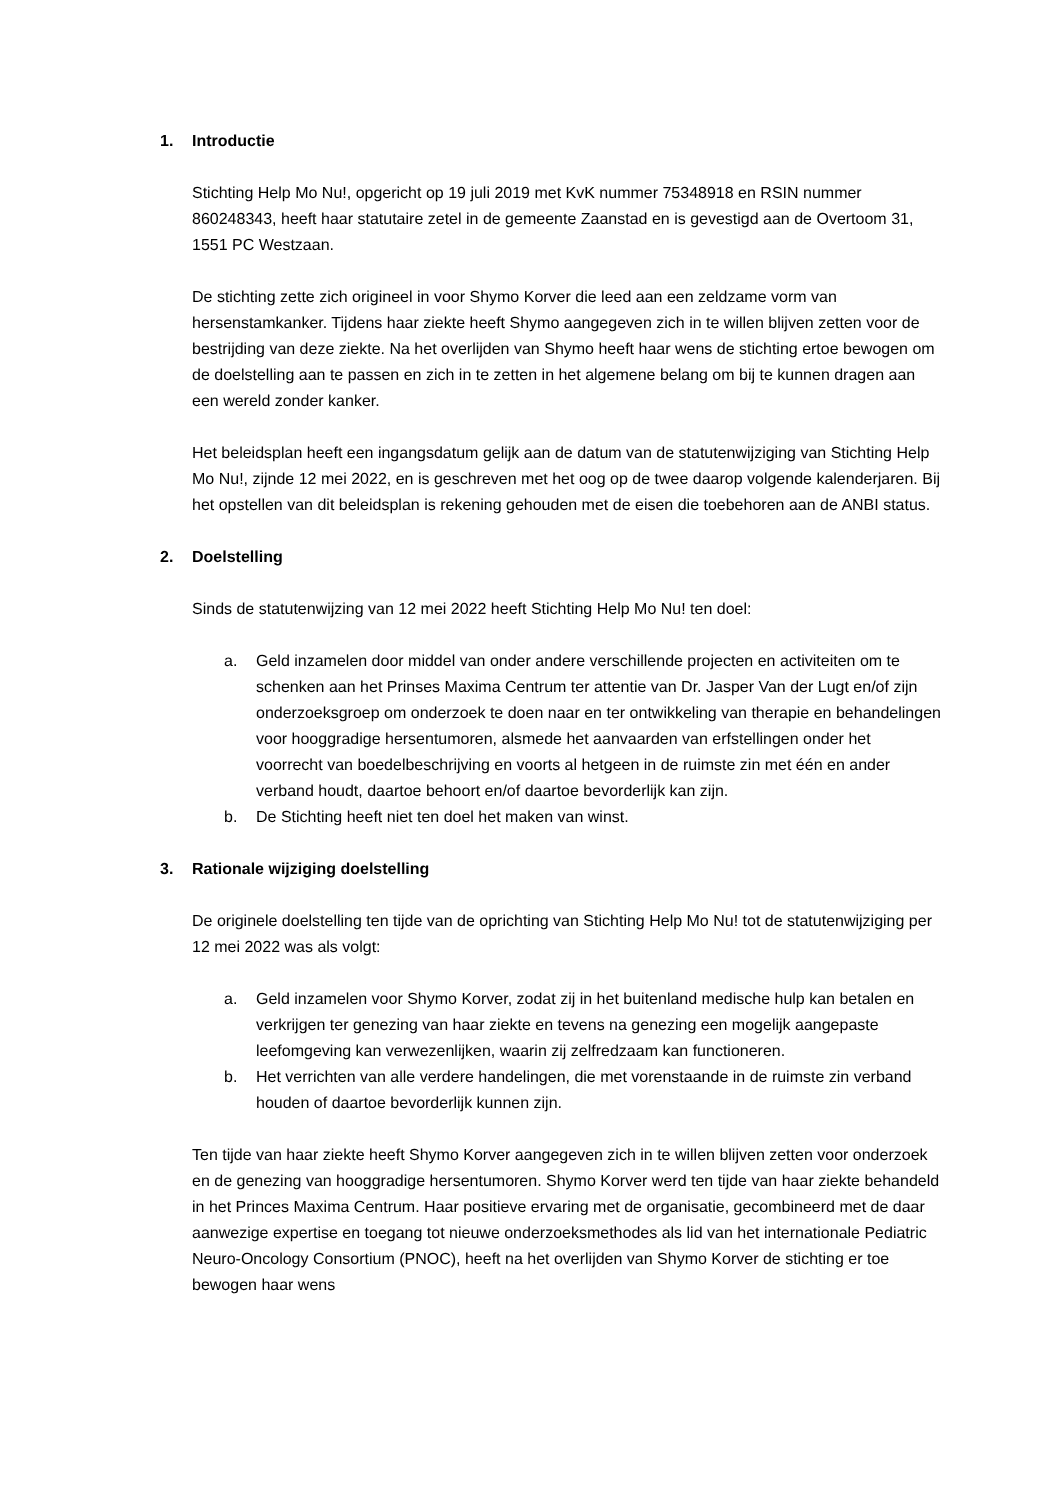1. Introductie
Stichting Help Mo Nu!, opgericht op 19 juli 2019 met KvK nummer 75348918 en RSIN nummer 860248343, heeft haar statutaire zetel in de gemeente Zaanstad en is gevestigd aan de Overtoom 31, 1551 PC Westzaan.
De stichting zette zich origineel in voor Shymo Korver die leed aan een zeldzame vorm van hersenstamkanker. Tijdens haar ziekte heeft Shymo aangegeven zich in te willen blijven zetten voor de bestrijding van deze ziekte. Na het overlijden van Shymo heeft haar wens de stichting ertoe bewogen om de doelstelling aan te passen en zich in te zetten in het algemene belang om bij te kunnen dragen aan een wereld zonder kanker.
Het beleidsplan heeft een ingangsdatum gelijk aan de datum van de statutenwijziging van Stichting Help Mo Nu!, zijnde 12 mei 2022, en is geschreven met het oog op de twee daarop volgende kalenderjaren. Bij het opstellen van dit beleidsplan is rekening gehouden met de eisen die toebehoren aan de ANBI status.
2. Doelstelling
Sinds de statutenwijzing van 12 mei 2022 heeft Stichting Help Mo Nu! ten doel:
a. Geld inzamelen door middel van onder andere verschillende projecten en activiteiten om te schenken aan het Prinses Maxima Centrum ter attentie van Dr. Jasper Van der Lugt en/of zijn onderzoeksgroep om onderzoek te doen naar en ter ontwikkeling van therapie en behandelingen voor hooggradige hersentumoren, alsmede het aanvaarden van erfstellingen onder het voorrecht van boedelbeschrijving en voorts al hetgeen in de ruimste zin met één en ander verband houdt, daartoe behoort en/of daartoe bevorderlijk kan zijn.
b. De Stichting heeft niet ten doel het maken van winst.
3. Rationale wijziging doelstelling
De originele doelstelling ten tijde van de oprichting van Stichting Help Mo Nu! tot de statutenwijziging per 12 mei 2022 was als volgt:
a. Geld inzamelen voor Shymo Korver, zodat zij in het buitenland medische hulp kan betalen en verkrijgen ter genezing van haar ziekte en tevens na genezing een mogelijk aangepaste leefomgeving kan verwezenlijken, waarin zij zelfredzaam kan functioneren.
b. Het verrichten van alle verdere handelingen, die met vorenstaande in de ruimste zin verband houden of daartoe bevorderlijk kunnen zijn.
Ten tijde van haar ziekte heeft Shymo Korver aangegeven zich in te willen blijven zetten voor onderzoek en de genezing van hooggradige hersentumoren. Shymo Korver werd ten tijde van haar ziekte behandeld in het Princes Maxima Centrum. Haar positieve ervaring met de organisatie, gecombineerd met de daar aanwezige expertise en toegang tot nieuwe onderzoeksmethodes als lid van het internationale Pediatric Neuro-Oncology Consortium (PNOC), heeft na het overlijden van Shymo Korver de stichting er toe bewogen haar wens